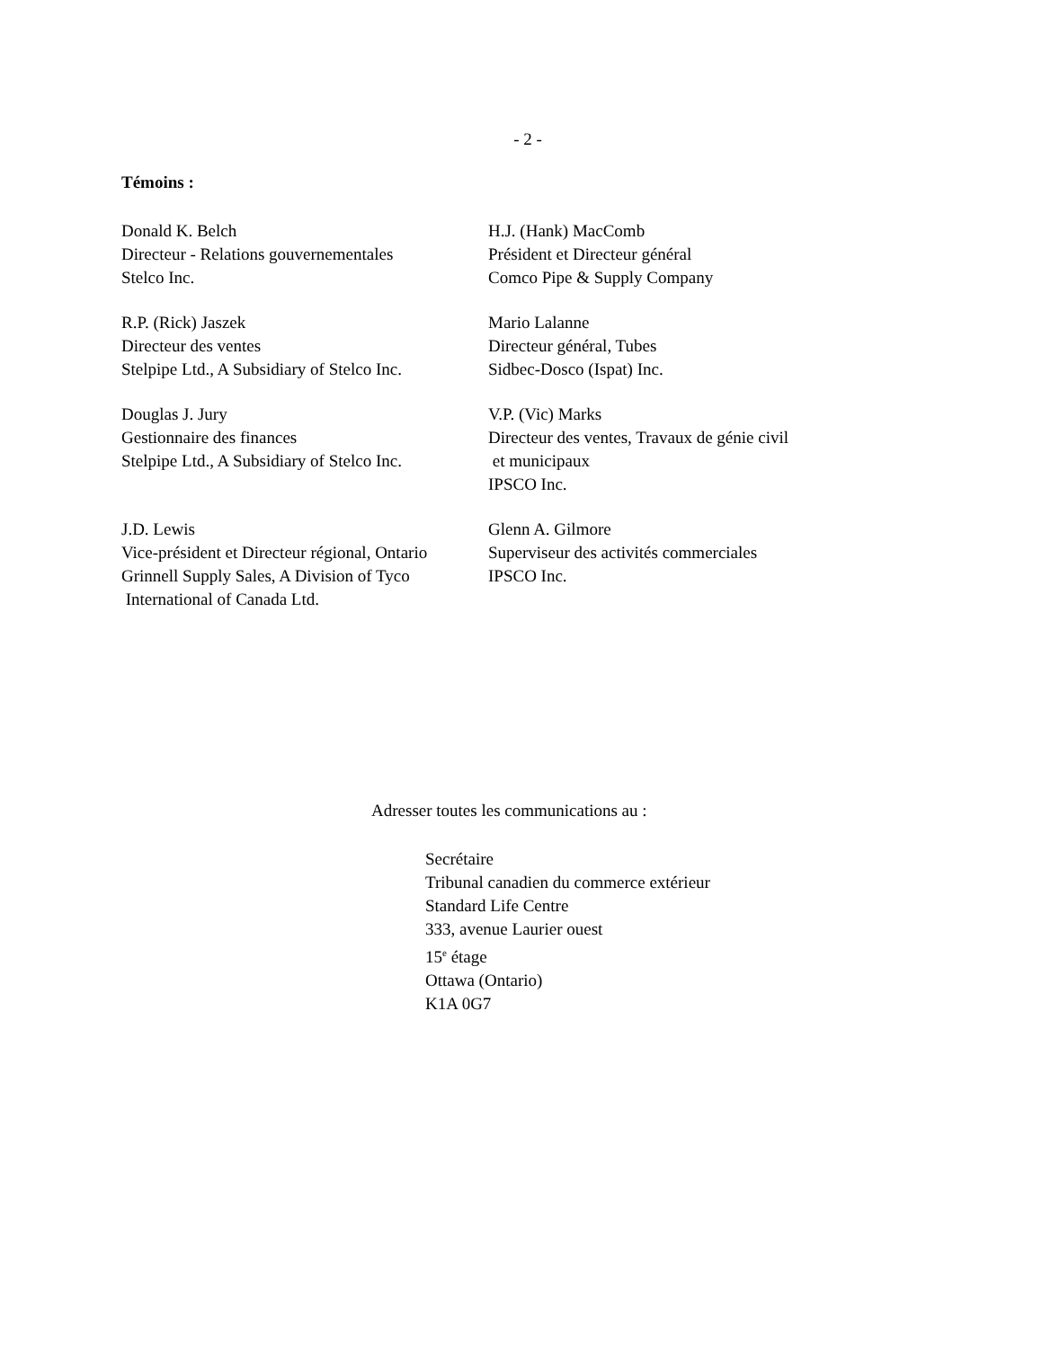- 2 -
Témoins :
| Donald K. Belch Directeur - Relations gouvernementales Stelco Inc. | H.J. (Hank) MacComb Président et Directeur général Comco Pipe & Supply Company |
| R.P. (Rick) Jaszek Directeur des ventes Stelpipe Ltd., A Subsidiary of Stelco Inc. | Mario Lalanne Directeur général, Tubes Sidbec-Dosco (Ispat) Inc. |
| Douglas J. Jury Gestionnaire des finances Stelpipe Ltd., A Subsidiary of Stelco Inc. | V.P. (Vic) Marks Directeur des ventes, Travaux de génie civil et municipaux IPSCO Inc. |
| J.D. Lewis Vice-président et Directeur régional, Ontario Grinnell Supply Sales, A Division of Tyco International of Canada Ltd. | Glenn A. Gilmore Superviseur des activités commerciales IPSCO Inc. |
Adresser toutes les communications au :
Secrétaire
Tribunal canadien du commerce extérieur
Standard Life Centre
333, avenue Laurier ouest
15<sup>e</sup> étage
Ottawa (Ontario)
K1A 0G7